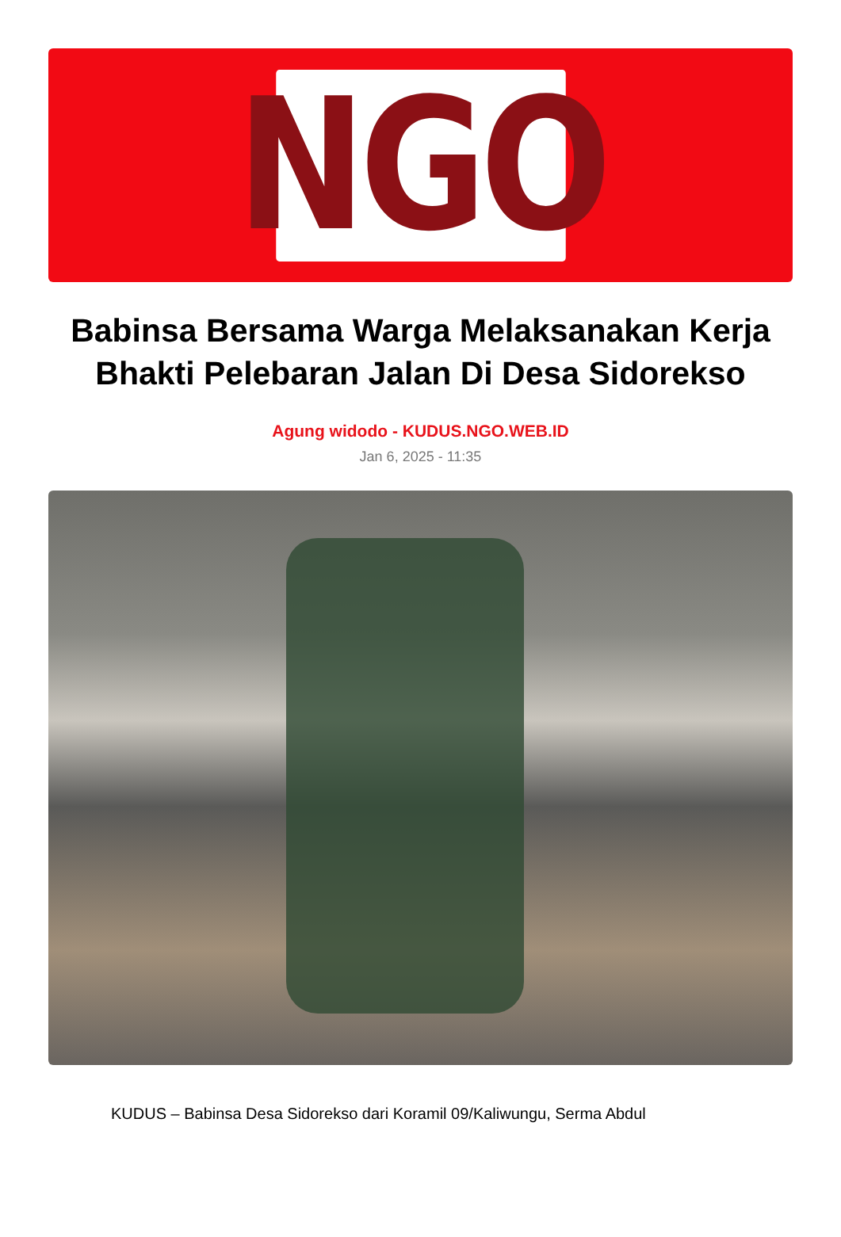NGO
Babinsa Bersama Warga Melaksanakan Kerja Bhakti Pelebaran Jalan Di Desa Sidorekso
Agung widodo - KUDUS.NGO.WEB.ID
Jan 6, 2025 - 11:35
KUDUS – Babinsa Desa Sidorekso dari Koramil 09/Kaliwungu, Serma Abdul